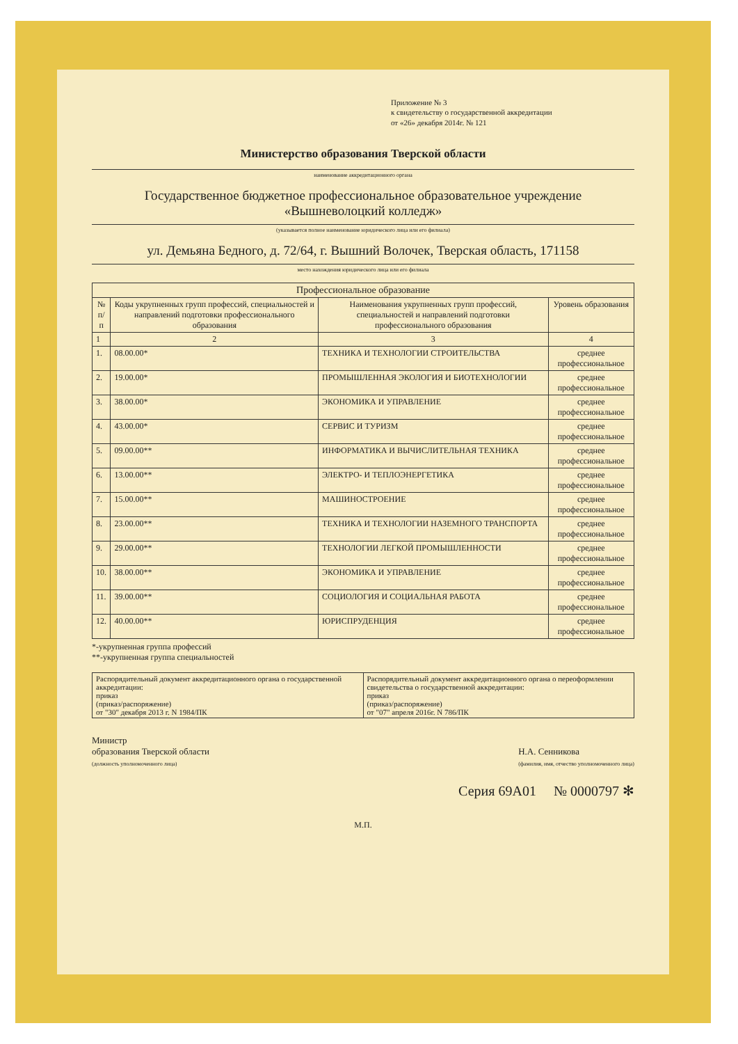Приложение № 3
к свидетельству о государственной аккредитации
от «26» декабря 2014г. № 121
Министерство образования Тверской области
наименование аккредитационного органа
Государственное бюджетное профессиональное образовательное учреждение
«Вышневолоцкий колледж»
(указывается полное наименование юридического лица или его филиала)
ул. Демьяна Бедного, д. 72/64, г. Вышний Волочек, Тверская область, 171158
место нахождения юридического лица или его филиала
| Профессиональное образование | | | |
| --- | --- | --- | --- |
| № п/п | Коды укрупненных групп профессий, специальностей и направлений подготовки профессионального образования | Наименования укрупненных групп профессий, специальностей и направлений подготовки профессионального образования | Уровень образования |
| 1 | 2 | 3 | 4 |
| 1. | 08.00.00* | ТЕХНИКА И ТЕХНОЛОГИИ СТРОИТЕЛЬСТВА | среднее профессиональное |
| 2. | 19.00.00* | ПРОМЫШЛЕННАЯ ЭКОЛОГИЯ И БИОТЕХНОЛОГИИ | среднее профессиональное |
| 3. | 38.00.00* | ЭКОНОМИКА И УПРАВЛЕНИЕ | среднее профессиональное |
| 4. | 43.00.00* | СЕРВИС И ТУРИЗМ | среднее профессиональное |
| 5. | 09.00.00** | ИНФОРМАТИКА И ВЫЧИСЛИТЕЛЬНАЯ ТЕХНИКА | среднее профессиональное |
| 6. | 13.00.00** | ЭЛЕКТРО- И ТЕПЛОЭНЕРГЕТИКА | среднее профессиональное |
| 7. | 15.00.00** | МАШИНОСТРОЕНИЕ | среднее профессиональное |
| 8. | 23.00.00** | ТЕХНИКА И ТЕХНОЛОГИИ НАЗЕМНОГО ТРАНСПОРТА | среднее профессиональное |
| 9. | 29.00.00** | ТЕХНОЛОГИИ ЛЕГКОЙ ПРОМЫШЛЕННОСТИ | среднее профессиональное |
| 10. | 38.00.00** | ЭКОНОМИКА И УПРАВЛЕНИЕ | среднее профессиональное |
| 11. | 39.00.00** | СОЦИОЛОГИЯ И СОЦИАЛЬНАЯ РАБОТА | среднее профессиональное |
| 12. | 40.00.00** | ЮРИСПРУДЕНЦИЯ | среднее профессиональное |
*-укрупненная группа профессий
**-укрупненная группа специальностей
| Распорядительный документ аккредитационного органа о государственной аккредитации: приказ (приказ/распоряжение) от "30" декабря 2013 г. N 1984/ПК | Распорядительный документ аккредитационного органа о переоформлении свидетельства о государственной аккредитации: приказ (приказ/распоряжение) от "07" апреля 2016г. N 786/ПК |
Министр
образования Тверской области
(должность уполномоченного лица)
Н.А. Сенникова
(фамилия, имя, отчество уполномоченного лица)
Серия 69А01 № 0000797 ✻
М.П.